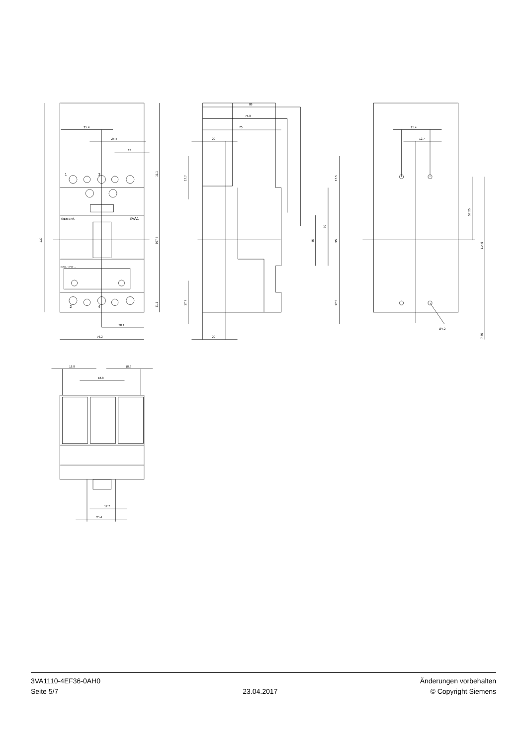25.4
25.4
13
38.1
76.2
1
3
2
4
SIEMENS
3VA1
3VA11..-.EF36-....
130
107.8
11.1
11.1
88
75.8
70
20
20
17.7
17.7
17.5
17.5
95
70
45
25.4
12.7
57.25
114.5
7.75
Ø4.2
18.8
18.8
18.8
12.7
25.4
3VA1110-4EF36-0AH0
Seite 5/7
23.04.2017
Änderungen vorbehalten
© Copyright Siemens